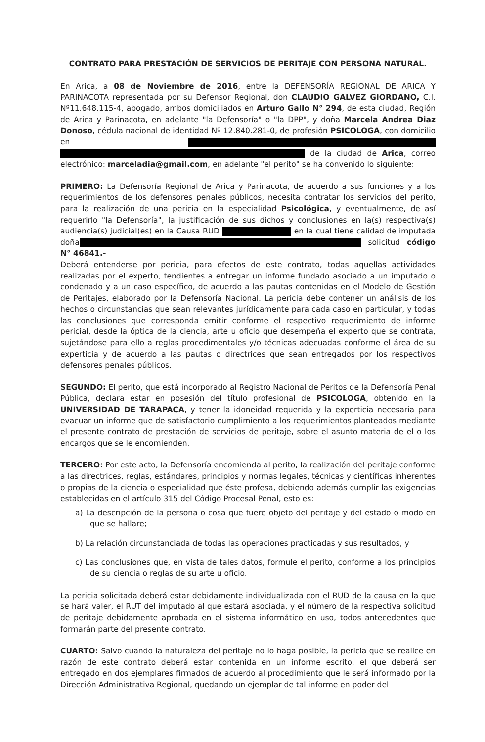CONTRATO PARA PRESTACIÓN DE SERVICIOS DE PERITAJE CON PERSONA NATURAL.
En Arica, a 08 de Noviembre de 2016, entre la DEFENSORÍA REGIONAL DE ARICA Y PARINACOTA representada por su Defensor Regional, don CLAUDIO GALVEZ GIORDANO, C.I. Nº11.648.115-4, abogado, ambos domiciliados en Arturo Gallo N° 294, de esta ciudad, Región de Arica y Parinacota, en adelante "la Defensoría" o "la DPP", y doña Marcela Andrea Diaz Donoso, cédula nacional de identidad Nº 12.840.281-0, de profesión PSICOLOGA, con domicilio en de la ciudad de Arica, correo electrónico: marceladia@gmail.com, en adelante "el perito" se ha convenido lo siguiente:
PRIMERO: La Defensoría Regional de Arica y Parinacota, de acuerdo a sus funciones y a los requerimientos de los defensores penales públicos, necesita contratar los servicios del perito, para la realización de una pericia en la especialidad Psicológica, y eventualmente, de así requerirlo "la Defensoría", la justificación de sus dichos y conclusiones en la(s) respectiva(s) audiencia(s) judicial(es) en la Causa RUD en la cual tiene calidad de imputada doña solicitud código N° 46841.-
Deberá entenderse por pericia, para efectos de este contrato, todas aquellas actividades realizadas por el experto, tendientes a entregar un informe fundado asociado a un imputado o condenado y a un caso específico, de acuerdo a las pautas contenidas en el Modelo de Gestión de Peritajes, elaborado por la Defensoría Nacional. La pericia debe contener un análisis de los hechos o circunstancias que sean relevantes jurídicamente para cada caso en particular, y todas las conclusiones que corresponda emitir conforme el respectivo requerimiento de informe pericial, desde la óptica de la ciencia, arte u oficio que desempeña el experto que se contrata, sujetándose para ello a reglas procedimentales y/o técnicas adecuadas conforme el área de su experticia y de acuerdo a las pautas o directrices que sean entregados por los respectivos defensores penales públicos.
SEGUNDO: El perito, que está incorporado al Registro Nacional de Peritos de la Defensoría Penal Pública, declara estar en posesión del título profesional de PSICOLOGA, obtenido en la UNIVERSIDAD DE TARAPACA, y tener la idoneidad requerida y la experticia necesaria para evacuar un informe que de satisfactorio cumplimiento a los requerimientos planteados mediante el presente contrato de prestación de servicios de peritaje, sobre el asunto materia de el o los encargos que se le encomienden.
TERCERO: Por este acto, la Defensoría encomienda al perito, la realización del peritaje conforme a las directrices, reglas, estándares, principios y normas legales, técnicas y científicas inherentes o propias de la ciencia o especialidad que éste profesa, debiendo además cumplir las exigencias establecidas en el artículo 315 del Código Procesal Penal, esto es:
a) La descripción de la persona o cosa que fuere objeto del peritaje y del estado o modo en que se hallare;
b) La relación circunstanciada de todas las operaciones practicadas y sus resultados, y
c) Las conclusiones que, en vista de tales datos, formule el perito, conforme a los principios de su ciencia o reglas de su arte u oficio.
La pericia solicitada deberá estar debidamente individualizada con el RUD de la causa en la que se hará valer, el RUT del imputado al que estará asociada, y el número de la respectiva solicitud de peritaje debidamente aprobada en el sistema informático en uso, todos antecedentes que formarán parte del presente contrato.
CUARTO: Salvo cuando la naturaleza del peritaje no lo haga posible, la pericia que se realice en razón de este contrato deberá estar contenida en un informe escrito, el que deberá ser entregado en dos ejemplares firmados de acuerdo al procedimiento que le será informado por la Dirección Administrativa Regional, quedando un ejemplar de tal informe en poder del